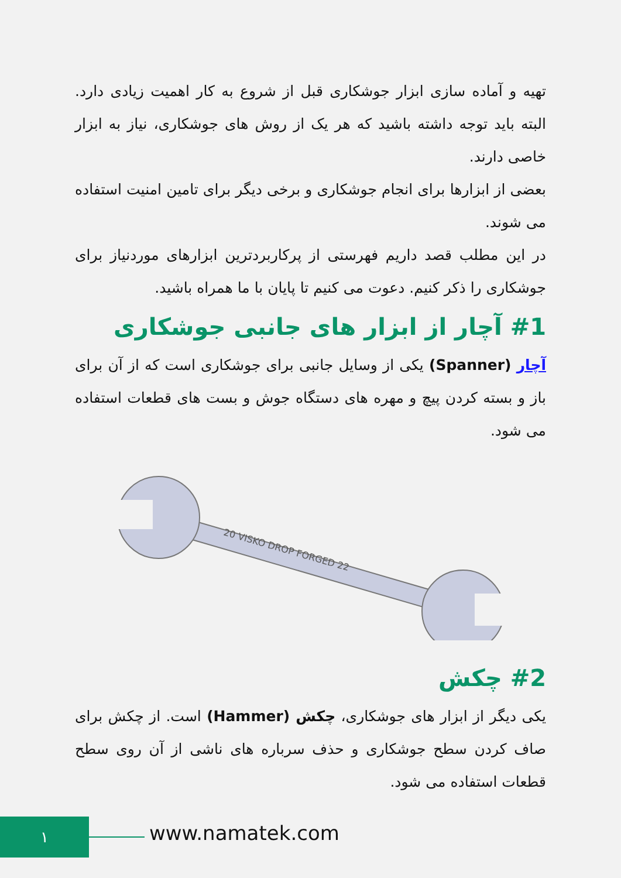تهیه و آماده سازی ابزار جوشکاری قبل از شروع به کار اهمیت زیادی دارد. البته باید توجه داشته باشید که هر یک از روش های جوشکاری، نیاز به ابزار خاصی دارند.
بعضی از ابزارها برای انجام جوشکاری و برخی دیگر برای تامین امنیت استفاده می شوند.
در این مطلب قصد داریم فهرستی از پرکاربردترین ابزارهای موردنیاز برای جوشکاری را ذکر کنیم. دعوت می کنیم تا پایان با ما همراه باشید.
#1 آچار از ابزار های جانبی جوشکاری
آچار (Spanner) یکی از وسایل جانبی برای جوشکاری است که از آن برای باز و بسته کردن پیچ و مهره های دستگاه جوش و بست های قطعات استفاده می شود.
20 VISKO DROP FORGED 22
#2 چکش
یکی دیگر از ابزار های جوشکاری، چکش (Hammer) است. از چکش برای صاف کردن سطح جوشکاری و حذف سرباره های ناشی از آن روی سطح قطعات استفاده می شود.
١ www.namatek.com